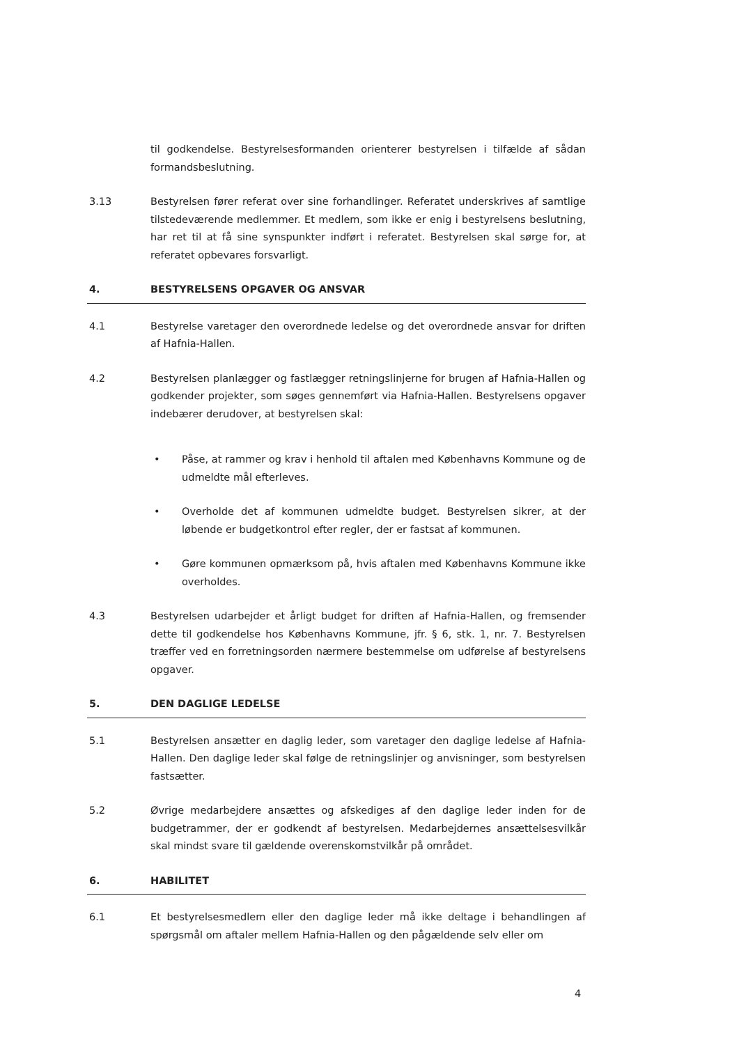til godkendelse. Bestyrelsesformanden orienterer bestyrelsen i tilfælde af sådan formandsbeslutning.
3.13 Bestyrelsen fører referat over sine forhandlinger. Referatet underskrives af samtlige tilstedeværende medlemmer. Et medlem, som ikke er enig i bestyrelsens beslutning, har ret til at få sine synspunkter indført i referatet. Bestyrelsen skal sørge for, at referatet opbevares forsvarligt.
4. BESTYRELSENS OPGAVER OG ANSVAR
4.1 Bestyrelse varetager den overordnede ledelse og det overordnede ansvar for driften af Hafnia-Hallen.
4.2 Bestyrelsen planlægger og fastlægger retningslinjerne for brugen af Hafnia-Hallen og godkender projekter, som søges gennemført via Hafnia-Hallen. Bestyrelsens opgaver indebærer derudover, at bestyrelsen skal:
• Påse, at rammer og krav i henhold til aftalen med Københavns Kommune og de udmeldte mål efterleves.
• Overholde det af kommunen udmeldte budget. Bestyrelsen sikrer, at der løbende er budgetkontrol efter regler, der er fastsat af kommunen.
• Gøre kommunen opmærksom på, hvis aftalen med Københavns Kommune ikke overholdes.
4.3 Bestyrelsen udarbejder et årligt budget for driften af Hafnia-Hallen, og fremsender dette til godkendelse hos Københavns Kommune, jfr. § 6, stk. 1, nr. 7. Bestyrelsen træffer ved en forretningsorden nærmere bestemmelse om udførelse af bestyrelsens opgaver.
5. DEN DAGLIGE LEDELSE
5.1 Bestyrelsen ansætter en daglig leder, som varetager den daglige ledelse af Hafnia-Hallen. Den daglige leder skal følge de retningslinjer og anvisninger, som bestyrelsen fastsætter.
5.2 Øvrige medarbejdere ansættes og afskediges af den daglige leder inden for de budgetrammer, der er godkendt af bestyrelsen. Medarbejdernes ansættelsesvilkår skal mindst svare til gældende overenskomstvilkår på området.
6. HABILITET
6.1 Et bestyrelsesmedlem eller den daglige leder må ikke deltage i behandlingen af spørgsmål om aftaler mellem Hafnia-Hallen og den pågældende selv eller om
4